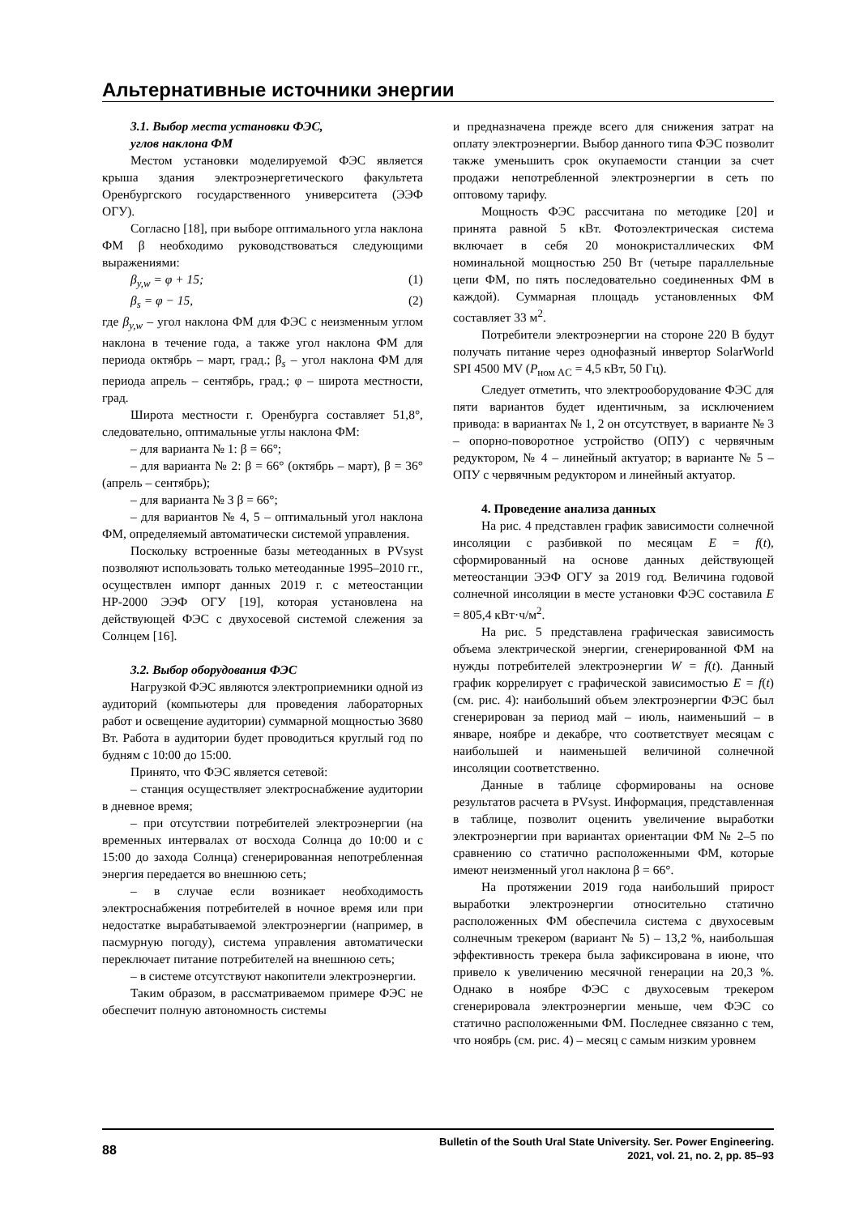Альтернативные источники энергии
3.1. Выбор места установки ФЭС,
углов наклона ФМ
Местом установки моделируемой ФЭС является крыша здания электроэнергетического факультета Оренбургского государственного университета (ЭЭФ ОГУ).
Согласно [18], при выборе оптимального угла наклона ФМ β необходимо руководствоваться следующими выражениями:
β<sub>y,w</sub> = φ + 15; (1)
β<sub>s</sub> = φ − 15, (2)
где β<sub>y,w</sub> – угол наклона ФМ для ФЭС с неизменным углом наклона в течение года, а также угол наклона ФМ для периода октябрь – март, град.; β<sub>s</sub> – угол наклона ФМ для периода апрель – сентябрь, град.; φ – широта местности, град.
Широта местности г. Оренбурга составляет 51,8°, следовательно, оптимальные углы наклона ФМ:
– для варианта № 1: β = 66°;
– для варианта № 2: β = 66° (октябрь – март), β = 36° (апрель – сентябрь);
– для варианта № 3 β = 66°;
– для вариантов № 4, 5 – оптимальный угол наклона ФМ, определяемый автоматически системой управления.
Поскольку встроенные базы метеоданных в PVsyst позволяют использовать только метеоданные 1995–2010 гг., осуществлен импорт данных 2019 г. с метеостанции НР-2000 ЭЭФ ОГУ [19], которая установлена на действующей ФЭС с двухосевой системой слежения за Солнцем [16].
3.2. Выбор оборудования ФЭС
Нагрузкой ФЭС являются электроприемники одной из аудиторий (компьютеры для проведения лабораторных работ и освещение аудитории) суммарной мощностью 3680 Вт. Работа в аудитории будет проводиться круглый год по будням с 10:00 до 15:00.
Принято, что ФЭС является сетевой:
– станция осуществляет электроснабжение аудитории в дневное время;
– при отсутствии потребителей электроэнергии (на временных интервалах от восхода Солнца до 10:00 и с 15:00 до захода Солнца) сгенерированная непотребленная энергия передается во внешнюю сеть;
– в случае если возникает необходимость электроснабжения потребителей в ночное время или при недостатке вырабатываемой электроэнергии (например, в пасмурную погоду), система управления автоматически переключает питание потребителей на внешнюю сеть;
– в системе отсутствуют накопители электроэнергии.
Таким образом, в рассматриваемом примере ФЭС не обеспечит полную автономность системы
и предназначена прежде всего для снижения затрат на оплату электроэнергии. Выбор данного типа ФЭС позволит также уменьшить срок окупаемости станции за счет продажи непотребленной электроэнергии в сеть по оптовому тарифу.
Мощность ФЭС рассчитана по методике [20] и принята равной 5 кВт. Фотоэлектрическая система включает в себя 20 монокристаллических ФМ номинальной мощностью 250 Вт (четыре параллельные цепи ФМ, по пять последовательно соединенных ФМ в каждой). Суммарная площадь установленных ФМ составляет 33 м<sup>2</sup>.
Потребители электроэнергии на стороне 220 В будут получать питание через однофазный инвертор SolarWorld SPI 4500 MV (P<sub>ном AC</sub> = 4,5 кВт, 50 Гц).
Следует отметить, что электрооборудование ФЭС для пяти вариантов будет идентичным, за исключением привода: в вариантах № 1, 2 он отсутствует, в варианте № 3 – опорно-поворотное устройство (ОПУ) с червячным редуктором, № 4 – линейный актуатор; в варианте № 5 – ОПУ с червячным редуктором и линейный актуатор.
4. Проведение анализа данных
На рис. 4 представлен график зависимости солнечной инсоляции с разбивкой по месяцам E = f(t), сформированный на основе данных действующей метеостанции ЭЭФ ОГУ за 2019 год. Величина годовой солнечной инсоляции в месте установки ФЭС составила E = 805,4 кВт·ч/м<sup>2</sup>.
На рис. 5 представлена графическая зависимость объема электрической энергии, сгенерированной ФМ на нужды потребителей электроэнергии W = f(t). Данный график коррелирует с графической зависимостью E = f(t) (см. рис. 4): наибольший объем электроэнергии ФЭС был сгенерирован за период май – июль, наименьший – в январе, ноябре и декабре, что соответствует месяцам с наибольшей и наименьшей величиной солнечной инсоляции соответственно.
Данные в таблице сформированы на основе результатов расчета в PVsyst. Информация, представленная в таблице, позволит оценить увеличение выработки электроэнергии при вариантах ориентации ФМ № 2–5 по сравнению со статично расположенными ФМ, которые имеют неизменный угол наклона β = 66°.
На протяжении 2019 года наибольший прирост выработки электроэнергии относительно статично расположенных ФМ обеспечила система с двухосевым солнечным трекером (вариант № 5) – 13,2 %, наибольшая эффективность трекера была зафиксирована в июне, что привело к увеличению месячной генерации на 20,3 %. Однако в ноябре ФЭС с двухосевым трекером сгенерировала электроэнергии меньше, чем ФЭС со статично расположенными ФМ. Последнее связанно с тем, что ноябрь (см. рис. 4) – месяц с самым низким уровнем
88 Bulletin of the South Ural State University. Ser. Power Engineering.
2021, vol. 21, no. 2, pp. 85–93